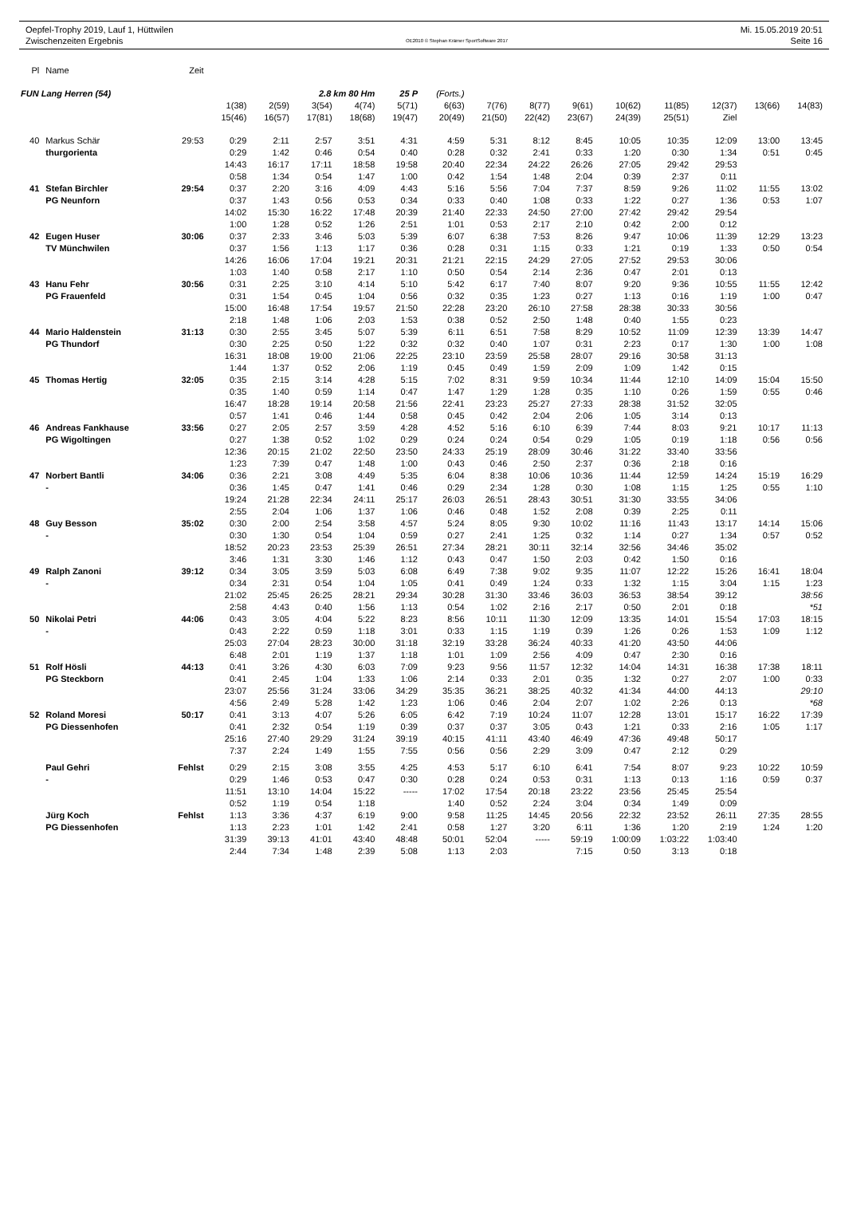Oepfel-Trophy 2019, Lauf 1, Hüttwilen
Zwischenzeiten Ergebnis
OE2010 © Stephan Krämer SportSoftware 2017
Mi. 15.05.2019 20:51
Seite 16
| Pl | Name | Zeit | | | | | | | | | | | | | | |
| FUN Lang Herren (54) | | | 2.8 km 80 Hm | | | | 25 P | (Forts.) | | | | | | | | |
| | | | 1(38) | 2(59) | 3(54) | 4(74) | 5(71) | 6(63) | 7(76) | 8(77) | 9(61) | 10(62) | 11(85) | 12(37) | 13(66) | 14(83) |
| | | | 15(46) | 16(57) | 17(81) | 18(68) | 19(47) | 20(49) | 21(50) | 22(42) | 23(67) | 24(39) | 25(51) | Ziel | | |
| 40 | Markus Schär | 29:53 | 0:29 | 2:11 | 2:57 | 3:51 | 4:31 | 4:59 | 5:31 | 8:12 | 8:45 | 10:05 | 10:35 | 12:09 | 13:00 | 13:45 |
| | thurgorienta | | 0:29 | 1:42 | 0:46 | 0:54 | 0:40 | 0:28 | 0:32 | 2:41 | 0:33 | 1:20 | 0:30 | 1:34 | 0:51 | 0:45 |
| | | | 14:43 | 16:17 | 17:11 | 18:58 | 19:58 | 20:40 | 22:34 | 24:22 | 26:26 | 27:05 | 29:42 | 29:53 | | |
| | | | 0:58 | 1:34 | 0:54 | 1:47 | 1:00 | 0:42 | 1:54 | 1:48 | 2:04 | 0:39 | 2:37 | 0:11 | | |
| 41 | Stefan Birchler | 29:54 | 0:37 | 2:20 | 3:16 | 4:09 | 4:43 | 5:16 | 5:56 | 7:04 | 7:37 | 8:59 | 9:26 | 11:02 | 11:55 | 13:02 |
| | PG Neunforn | | 0:37 | 1:43 | 0:56 | 0:53 | 0:34 | 0:33 | 0:40 | 1:08 | 0:33 | 1:22 | 0:27 | 1:36 | 0:53 | 1:07 |
| | | | 14:02 | 15:30 | 16:22 | 17:48 | 20:39 | 21:40 | 22:33 | 24:50 | 27:00 | 27:42 | 29:42 | 29:54 | | |
| | | | 1:00 | 1:28 | 0:52 | 1:26 | 2:51 | 1:01 | 0:53 | 2:17 | 2:10 | 0:42 | 2:00 | 0:12 | | |
| 42 | Eugen Huser | 30:06 | 0:37 | 2:33 | 3:46 | 5:03 | 5:39 | 6:07 | 6:38 | 7:53 | 8:26 | 9:47 | 10:06 | 11:39 | 12:29 | 13:23 |
| | TV Münchwilen | | 0:37 | 1:56 | 1:13 | 1:17 | 0:36 | 0:28 | 0:31 | 1:15 | 0:33 | 1:21 | 0:19 | 1:33 | 0:50 | 0:54 |
| | | | 14:26 | 16:06 | 17:04 | 19:21 | 20:31 | 21:21 | 22:15 | 24:29 | 27:05 | 27:52 | 29:53 | 30:06 | | |
| | | | 1:03 | 1:40 | 0:58 | 2:17 | 1:10 | 0:50 | 0:54 | 2:14 | 2:36 | 0:47 | 2:01 | 0:13 | | |
| 43 | Hanu Fehr | 30:56 | 0:31 | 2:25 | 3:10 | 4:14 | 5:10 | 5:42 | 6:17 | 7:40 | 8:07 | 9:20 | 9:36 | 10:55 | 11:55 | 12:42 |
| | PG Frauenfeld | | 0:31 | 1:54 | 0:45 | 1:04 | 0:56 | 0:32 | 0:35 | 1:23 | 0:27 | 1:13 | 0:16 | 1:19 | 1:00 | 0:47 |
| | | | 15:00 | 16:48 | 17:54 | 19:57 | 21:50 | 22:28 | 23:20 | 26:10 | 27:58 | 28:38 | 30:33 | 30:56 | | |
| | | | 2:18 | 1:48 | 1:06 | 2:03 | 1:53 | 0:38 | 0:52 | 2:50 | 1:48 | 0:40 | 1:55 | 0:23 | | |
| 44 | Mario Haldenstein | 31:13 | 0:30 | 2:55 | 3:45 | 5:07 | 5:39 | 6:11 | 6:51 | 7:58 | 8:29 | 10:52 | 11:09 | 12:39 | 13:39 | 14:47 |
| | PG Thundorf | | 0:30 | 2:25 | 0:50 | 1:22 | 0:32 | 0:32 | 0:40 | 1:07 | 0:31 | 2:23 | 0:17 | 1:30 | 1:00 | 1:08 |
| | | | 16:31 | 18:08 | 19:00 | 21:06 | 22:25 | 23:10 | 23:59 | 25:58 | 28:07 | 29:16 | 30:58 | 31:13 | | |
| | | | 1:44 | 1:37 | 0:52 | 2:06 | 1:19 | 0:45 | 0:49 | 1:59 | 2:09 | 1:09 | 1:42 | 0:15 | | |
| 45 | Thomas Hertig | 32:05 | 0:35 | 2:15 | 3:14 | 4:28 | 5:15 | 7:02 | 8:31 | 9:59 | 10:34 | 11:44 | 12:10 | 14:09 | 15:04 | 15:50 |
| | | | 0:35 | 1:40 | 0:59 | 1:14 | 0:47 | 1:47 | 1:29 | 1:28 | 0:35 | 1:10 | 0:26 | 1:59 | 0:55 | 0:46 |
| | | | 16:47 | 18:28 | 19:14 | 20:58 | 21:56 | 22:41 | 23:23 | 25:27 | 27:33 | 28:38 | 31:52 | 32:05 | | |
| | | | 0:57 | 1:41 | 0:46 | 1:44 | 0:58 | 0:45 | 0:42 | 2:04 | 2:06 | 1:05 | 3:14 | 0:13 | | |
| 46 | Andreas Fankhause | 33:56 | 0:27 | 2:05 | 2:57 | 3:59 | 4:28 | 4:52 | 5:16 | 6:10 | 6:39 | 7:44 | 8:03 | 9:21 | 10:17 | 11:13 |
| | PG Wigoltingen | | 0:27 | 1:38 | 0:52 | 1:02 | 0:29 | 0:24 | 0:24 | 0:54 | 0:29 | 1:05 | 0:19 | 1:18 | 0:56 | 0:56 |
| | | | 12:36 | 20:15 | 21:02 | 22:50 | 23:50 | 24:33 | 25:19 | 28:09 | 30:46 | 31:22 | 33:40 | 33:56 | | |
| | | | 1:23 | 7:39 | 0:47 | 1:48 | 1:00 | 0:43 | 0:46 | 2:50 | 2:37 | 0:36 | 2:18 | 0:16 | | |
| 47 | Norbert Bantli | 34:06 | 0:36 | 2:21 | 3:08 | 4:49 | 5:35 | 6:04 | 8:38 | 10:06 | 10:36 | 11:44 | 12:59 | 14:24 | 15:19 | 16:29 |
| | - | | 0:36 | 1:45 | 0:47 | 1:41 | 0:46 | 0:29 | 2:34 | 1:28 | 0:30 | 1:08 | 1:15 | 1:25 | 0:55 | 1:10 |
| | | | 19:24 | 21:28 | 22:34 | 24:11 | 25:17 | 26:03 | 26:51 | 28:43 | 30:51 | 31:30 | 33:55 | 34:06 | | |
| | | | 2:55 | 2:04 | 1:06 | 1:37 | 1:06 | 0:46 | 0:48 | 1:52 | 2:08 | 0:39 | 2:25 | 0:11 | | |
| 48 | Guy Besson | 35:02 | 0:30 | 2:00 | 2:54 | 3:58 | 4:57 | 5:24 | 8:05 | 9:30 | 10:02 | 11:16 | 11:43 | 13:17 | 14:14 | 15:06 |
| | - | | 0:30 | 1:30 | 0:54 | 1:04 | 0:59 | 0:27 | 2:41 | 1:25 | 0:32 | 1:14 | 0:27 | 1:34 | 0:57 | 0:52 |
| | | | 18:52 | 20:23 | 23:53 | 25:39 | 26:51 | 27:34 | 28:21 | 30:11 | 32:14 | 32:56 | 34:46 | 35:02 | | |
| | | | 3:46 | 1:31 | 3:30 | 1:46 | 1:12 | 0:43 | 0:47 | 1:50 | 2:03 | 0:42 | 1:50 | 0:16 | | |
| 49 | Ralph Zanoni | 39:12 | 0:34 | 3:05 | 3:59 | 5:03 | 6:08 | 6:49 | 7:38 | 9:02 | 9:35 | 11:07 | 12:22 | 15:26 | 16:41 | 18:04 |
| | - | | 0:34 | 2:31 | 0:54 | 1:04 | 1:05 | 0:41 | 0:49 | 1:24 | 0:33 | 1:32 | 1:15 | 3:04 | 1:15 | 1:23 |
| | | | 21:02 | 25:45 | 26:25 | 28:21 | 29:34 | 30:28 | 31:30 | 33:46 | 36:03 | 36:53 | 38:54 | 39:12 | | 38:56 |
| | | | 2:58 | 4:43 | 0:40 | 1:56 | 1:13 | 0:54 | 1:02 | 2:16 | 2:17 | 0:50 | 2:01 | 0:18 | | *51 |
| 50 | Nikolai Petri | 44:06 | 0:43 | 3:05 | 4:04 | 5:22 | 8:23 | 8:56 | 10:11 | 11:30 | 12:09 | 13:35 | 14:01 | 15:54 | 17:03 | 18:15 |
| | - | | 0:43 | 2:22 | 0:59 | 1:18 | 3:01 | 0:33 | 1:15 | 1:19 | 0:39 | 1:26 | 0:26 | 1:53 | 1:09 | 1:12 |
| | | | 25:03 | 27:04 | 28:23 | 30:00 | 31:18 | 32:19 | 33:28 | 36:24 | 40:33 | 41:20 | 43:50 | 44:06 | | |
| | | | 6:48 | 2:01 | 1:19 | 1:37 | 1:18 | 1:01 | 1:09 | 2:56 | 4:09 | 0:47 | 2:30 | 0:16 | | |
| 51 | Rolf Hösli | 44:13 | 0:41 | 3:26 | 4:30 | 6:03 | 7:09 | 9:23 | 9:56 | 11:57 | 12:32 | 14:04 | 14:31 | 16:38 | 17:38 | 18:11 |
| | PG Steckborn | | 0:41 | 2:45 | 1:04 | 1:33 | 1:06 | 2:14 | 0:33 | 2:01 | 0:35 | 1:32 | 0:27 | 2:07 | 1:00 | 0:33 |
| | | | 23:07 | 25:56 | 31:24 | 33:06 | 34:29 | 35:35 | 36:21 | 38:25 | 40:32 | 41:34 | 44:00 | 44:13 | | 29:10 |
| | | | 4:56 | 2:49 | 5:28 | 1:42 | 1:23 | 1:06 | 0:46 | 2:04 | 2:07 | 1:02 | 2:26 | 0:13 | | *68 |
| 52 | Roland Moresi | 50:17 | 0:41 | 3:13 | 4:07 | 5:26 | 6:05 | 6:42 | 7:19 | 10:24 | 11:07 | 12:28 | 13:01 | 15:17 | 16:22 | 17:39 |
| | PG Diessenhofen | | 0:41 | 2:32 | 0:54 | 1:19 | 0:39 | 0:37 | 0:37 | 3:05 | 0:43 | 1:21 | 0:33 | 2:16 | 1:05 | 1:17 |
| | | | 25:16 | 27:40 | 29:29 | 31:24 | 39:19 | 40:15 | 41:11 | 43:40 | 46:49 | 47:36 | 49:48 | 50:17 | | |
| | | | 7:37 | 2:24 | 1:49 | 1:55 | 7:55 | 0:56 | 0:56 | 2:29 | 3:09 | 0:47 | 2:12 | 0:29 | | |
| | Paul Gehri | Fehlst | 0:29 | 2:15 | 3:08 | 3:55 | 4:25 | 4:53 | 5:17 | 6:10 | 6:41 | 7:54 | 8:07 | 9:23 | 10:22 | 10:59 |
| | - | | 0:29 | 1:46 | 0:53 | 0:47 | 0:30 | 0:28 | 0:24 | 0:53 | 0:31 | 1:13 | 0:13 | 1:16 | 0:59 | 0:37 |
| | | | 11:51 | 13:10 | 14:04 | 15:22 | ----- | 17:02 | 17:54 | 20:18 | 23:22 | 23:56 | 25:45 | 25:54 | | |
| | | | 0:52 | 1:19 | 0:54 | 1:18 | | 1:40 | 0:52 | 2:24 | 3:04 | 0:34 | 1:49 | 0:09 | | |
| | Jürg Koch | Fehlst | 1:13 | 3:36 | 4:37 | 6:19 | 9:00 | 9:58 | 11:25 | 14:45 | 20:56 | 22:32 | 23:52 | 26:11 | 27:35 | 28:55 |
| | PG Diessenhofen | | 1:13 | 2:23 | 1:01 | 1:42 | 2:41 | 0:58 | 1:27 | 3:20 | 6:11 | 1:36 | 1:20 | 2:19 | 1:24 | 1:20 |
| | | | 31:39 | 39:13 | 41:01 | 43:40 | 48:48 | 50:01 | 52:04 | ----- | 59:19 | 1:00:09 | 1:03:22 | 1:03:40 | | |
| | | | 2:44 | 7:34 | 1:48 | 2:39 | 5:08 | 1:13 | 2:03 | | 7:15 | 0:50 | 3:13 | 0:18 | | |